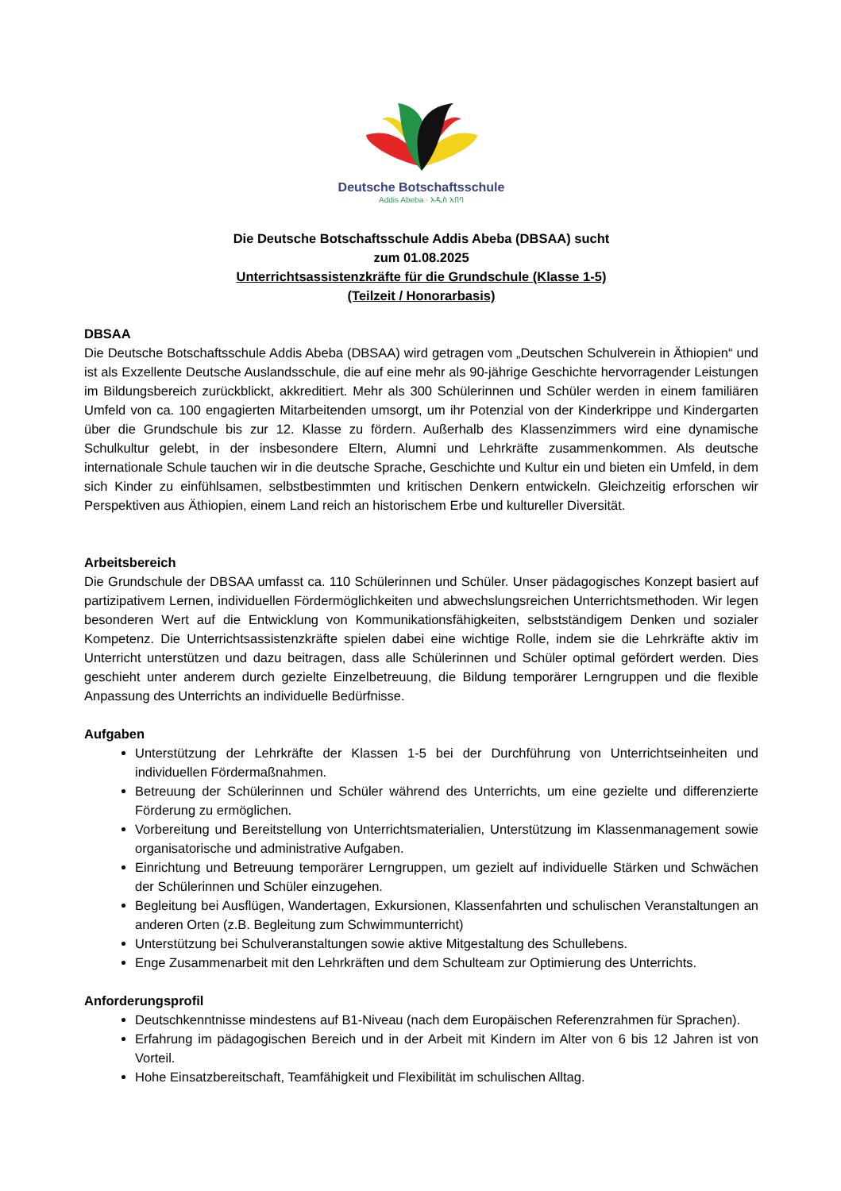Deutsche Botschaftsschule
Addis Abeba · አዲስ አበባ
Die Deutsche Botschaftsschule Addis Abeba (DBSAA) sucht
zum 01.08.2025
Unterrichtsassistenzkräfte für die Grundschule (Klasse 1-5)
(Teilzeit / Honorarbasis)
DBSAA
Die Deutsche Botschaftsschule Addis Abeba (DBSAA) wird getragen vom „Deutschen Schulverein in Äthiopien“ und ist als Exzellente Deutsche Auslandsschule, die auf eine mehr als 90-jährige Geschichte hervorragender Leistungen im Bildungsbereich zurückblickt, akkreditiert. Mehr als 300 Schülerinnen und Schüler werden in einem familiären Umfeld von ca. 100 engagierten Mitarbeitenden umsorgt, um ihr Potenzial von der Kinderkrippe und Kindergarten über die Grundschule bis zur 12. Klasse zu fördern. Außerhalb des Klassenzimmers wird eine dynamische Schulkultur gelebt, in der insbesondere Eltern, Alumni und Lehrkräfte zusammenkommen. Als deutsche internationale Schule tauchen wir in die deutsche Sprache, Geschichte und Kultur ein und bieten ein Umfeld, in dem sich Kinder zu einfühlsamen, selbstbestimmten und kritischen Denkern entwickeln. Gleichzeitig erforschen wir Perspektiven aus Äthiopien, einem Land reich an historischem Erbe und kultureller Diversität.
Arbeitsbereich
Die Grundschule der DBSAA umfasst ca. 110 Schülerinnen und Schüler. Unser pädagogisches Konzept basiert auf partizipativem Lernen, individuellen Fördermöglichkeiten und abwechslungsreichen Unterrichtsmethoden. Wir legen besonderen Wert auf die Entwicklung von Kommunikationsfähigkeiten, selbstständigem Denken und sozialer Kompetenz. Die Unterrichtsassistenzkräfte spielen dabei eine wichtige Rolle, indem sie die Lehrkräfte aktiv im Unterricht unterstützen und dazu beitragen, dass alle Schülerinnen und Schüler optimal gefördert werden. Dies geschieht unter anderem durch gezielte Einzelbetreuung, die Bildung temporärer Lerngruppen und die flexible Anpassung des Unterrichts an individuelle Bedürfnisse.
Aufgaben
Unterstützung der Lehrkräfte der Klassen 1-5 bei der Durchführung von Unterrichtseinheiten und individuellen Fördermaßnahmen.
Betreuung der Schülerinnen und Schüler während des Unterrichts, um eine gezielte und differenzierte Förderung zu ermöglichen.
Vorbereitung und Bereitstellung von Unterrichtsmaterialien, Unterstützung im Klassenmanagement sowie organisatorische und administrative Aufgaben.
Einrichtung und Betreuung temporärer Lerngruppen, um gezielt auf individuelle Stärken und Schwächen der Schülerinnen und Schüler einzugehen.
Begleitung bei Ausflügen, Wandertagen, Exkursionen, Klassenfahrten und schulischen Veranstaltungen an anderen Orten (z.B. Begleitung zum Schwimmunterricht)
Unterstützung bei Schulveranstaltungen sowie aktive Mitgestaltung des Schullebens.
Enge Zusammenarbeit mit den Lehrkräften und dem Schulteam zur Optimierung des Unterrichts.
Anforderungsprofil
Deutschkenntnisse mindestens auf B1-Niveau (nach dem Europäischen Referenzrahmen für Sprachen).
Erfahrung im pädagogischen Bereich und in der Arbeit mit Kindern im Alter von 6 bis 12 Jahren ist von Vorteil.
Hohe Einsatzbereitschaft, Teamfähigkeit und Flexibilität im schulischen Alltag.